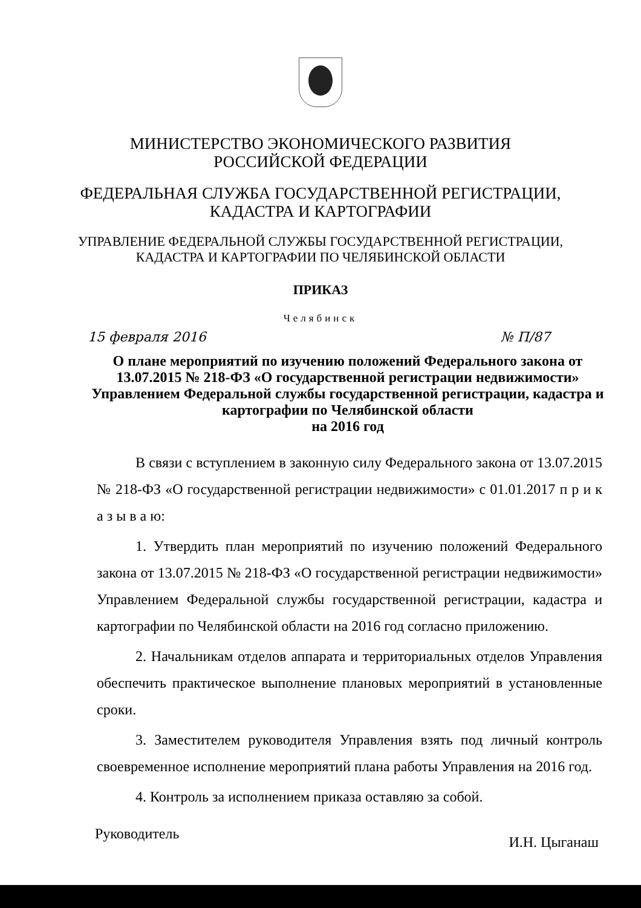МИНИСТЕРСТВО ЭКОНОМИЧЕСКОГО РАЗВИТИЯ
РОССИЙСКОЙ ФЕДЕРАЦИИ
ФЕДЕРАЛЬНАЯ СЛУЖБА ГОСУДАРСТВЕННОЙ РЕГИСТРАЦИИ,
КАДАСТРА И КАРТОГРАФИИ
УПРАВЛЕНИЕ ФЕДЕРАЛЬНОЙ СЛУЖБЫ ГОСУДАРСТВЕННОЙ РЕГИСТРАЦИИ,
КАДАСТРА И КАРТОГРАФИИ ПО ЧЕЛЯБИНСКОЙ ОБЛАСТИ
ПРИКАЗ
Челябинск
15 февраля 2016 № П/87
О плане мероприятий по изучению положений Федерального закона от 13.07.2015 № 218-ФЗ «О государственной регистрации недвижимости» Управлением Федеральной службы государственной регистрации, кадастра и картографии по Челябинской области
на 2016 год
В связи с вступлением в законную силу Федерального закона от 13.07.2015 № 218-ФЗ «О государственной регистрации недвижимости» с 01.01.2017 п р и к а з ы в а ю:
1. Утвердить план мероприятий по изучению положений Федерального закона от 13.07.2015 № 218-ФЗ «О государственной регистрации недвижимости» Управлением Федеральной службы государственной регистрации, кадастра и картографии по Челябинской области на 2016 год согласно приложению.
2. Начальникам отделов аппарата и территориальных отделов Управления обеспечить практическое выполнение плановых мероприятий в установленные сроки.
3. Заместителем руководителя Управления взять под личный контроль своевременное исполнение мероприятий плана работы Управления на 2016 год.
4. Контроль за исполнением приказа оставляю за собой.
Руководитель И.Н. Цыганаш